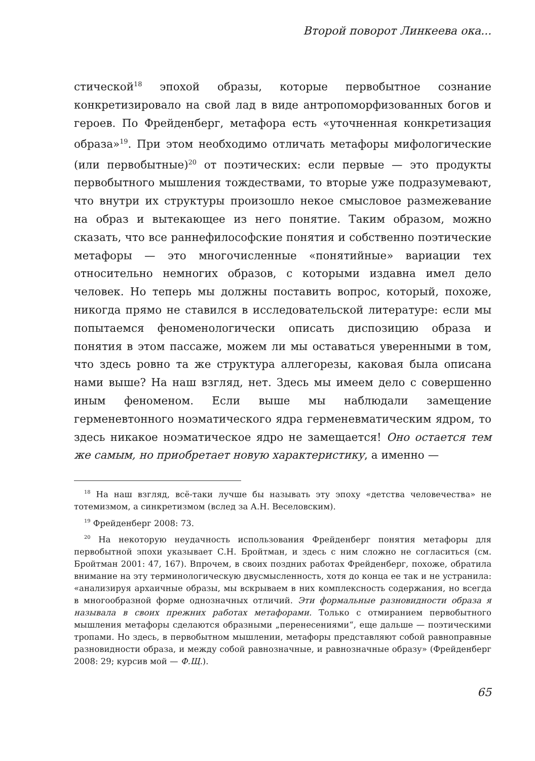Второй поворот Линкеева ока...
стической<sup>18</sup> эпохой образы, которые первобытное сознание конкретизировало на свой лад в виде антропоморфизованных богов и героев. По Фрейденберг, метафора есть «уточненная конкретизация образа»<sup>19</sup>. При этом необходимо отличать метафоры мифологические (или первобытные)<sup>20</sup> от поэтических: если первые — это продукты первобытного мышления тождествами, то вторые уже подразумевают, что внутри их структуры произошло некое смысловое размежевание на образ и вытекающее из него понятие. Таким образом, можно сказать, что все раннефилософские понятия и собственно поэтические метафоры — это многочисленные «понятийные» вариации тех относительно немногих образов, с которыми издавна имел дело человек. Но теперь мы должны поставить вопрос, который, похоже, никогда прямо не ставился в исследовательской литературе: если мы попытаемся феноменологически описать диспозицию образа и понятия в этом пассаже, можем ли мы оставаться уверенными в том, что здесь ровно та же структура аллегорезы, каковая была описана нами выше? На наш взгляд, нет. Здесь мы имеем дело с совершенно иным феноменом. Если выше мы наблюдали замещение герменевтонного ноэматического ядра герменевматическим ядром, то здесь никакое ноэматическое ядро не замещается! Оно остается тем же самым, но приобретает новую характеристику, а именно —
<sup>18</sup> На наш взгляд, всё-таки лучше бы называть эту эпоху «детства человечества» не тотемизмом, а синкретизмом (вслед за А.Н. Веселовским).
<sup>19</sup> Фрейденберг 2008: 73.
<sup>20</sup> На некоторую неудачность использования Фрейденберг понятия метафоры для первобытной эпохи указывает С.Н. Бройтман, и здесь с ним сложно не согласиться (см. Бройтман 2001: 47, 167). Впрочем, в своих поздних работах Фрейденберг, похоже, обратила внимание на эту терминологическую двусмысленность, хотя до конца ее так и не устранила: «анализируя архаичные образы, мы вскрываем в них комплексность содержания, но всегда в многообразной форме однозначных отличий. Эти формальные разновидности образа я называла в своих прежних работах метафорами. Только с отмиранием первобытного мышления метафоры сделаются образными „перенесениями“, еще дальше — поэтическими тропами. Но здесь, в первобытном мышлении, метафоры представляют собой равноправные разновидности образа, и между собой равнозначные, и равнозначные образу» (Фрейденберг 2008: 29; курсив мой — Ф.Щ.).
65